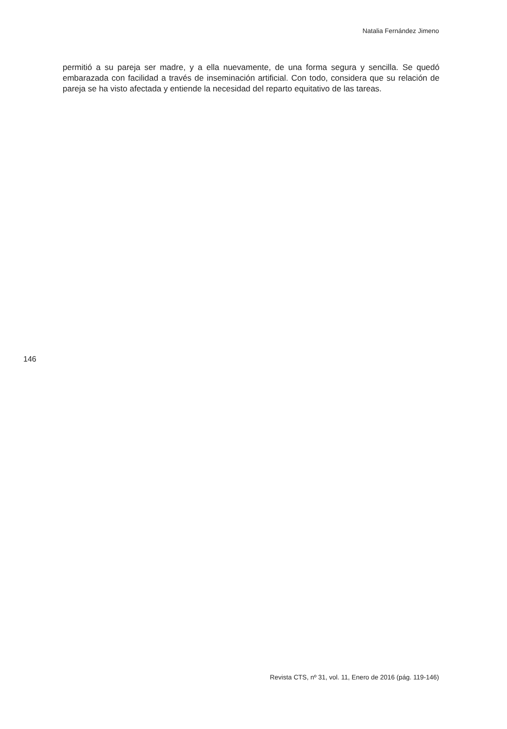Natalia Fernández Jimeno
permitió a su pareja ser madre, y a ella nuevamente, de una forma segura y sencilla. Se quedó embarazada con facilidad a través de inseminación artificial. Con todo, considera que su relación de pareja se ha visto afectada y entiende la necesidad del reparto equitativo de las tareas.
146
Revista CTS, nº 31, vol. 11, Enero de 2016 (pág. 119-146)